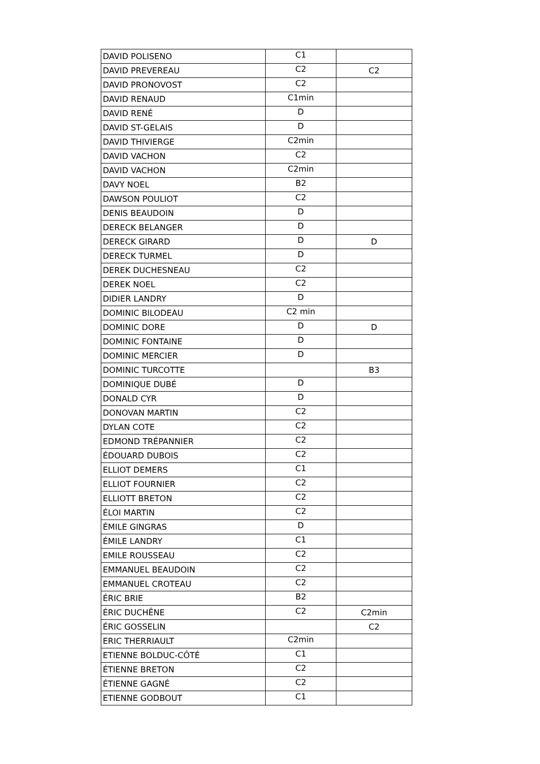| DAVID POLISENO | C1 | |
| DAVID PREVEREAU | C2 | C2 |
| DAVID PRONOVOST | C2 | |
| DAVID RENAUD | C1min | |
| DAVID RENÉ | D | |
| DAVID ST-GELAIS | D | |
| DAVID THIVIERGE | C2min | |
| DAVID VACHON | C2 | |
| DAVID VACHON | C2min | |
| DAVY NOEL | B2 | |
| DAWSON POULIOT | C2 | |
| DENIS BEAUDOIN | D | |
| DERECK BELANGER | D | |
| DERECK GIRARD | D | D |
| DERECK TURMEL | D | |
| DEREK DUCHESNEAU | C2 | |
| DEREK NOEL | C2 | |
| DIDIER LANDRY | D | |
| DOMINIC BILODEAU | C2 min | |
| DOMINIC DORE | D | D |
| DOMINIC FONTAINE | D | |
| DOMINIC MERCIER | D | |
| DOMINIC TURCOTTE | | B3 |
| DOMINIQUE DUBÉ | D | |
| DONALD CYR | D | |
| DONOVAN MARTIN | C2 | |
| DYLAN COTE | C2 | |
| EDMOND TRÉPANNIER | C2 | |
| ÉDOUARD DUBOIS | C2 | |
| ELLIOT DEMERS | C1 | |
| ELLIOT FOURNIER | C2 | |
| ELLIOTT BRETON | C2 | |
| ÉLOI MARTIN | C2 | |
| ÉMILE GINGRAS | D | |
| ÉMILE LANDRY | C1 | |
| EMILE ROUSSEAU | C2 | |
| EMMANUEL BEAUDOIN | C2 | |
| EMMANUEL CROTEAU | C2 | |
| ÉRIC BRIE | B2 | |
| ÉRIC DUCHÊNE | C2 | C2min |
| ÉRIC GOSSELIN | | C2 |
| ERIC THERRIAULT | C2min | |
| ETIENNE BOLDUC-CÔTÉ | C1 | |
| ÉTIENNE BRETON | C2 | |
| ÉTIENNE GAGNÉ | C2 | |
| ETIENNE GODBOUT | C1 | |